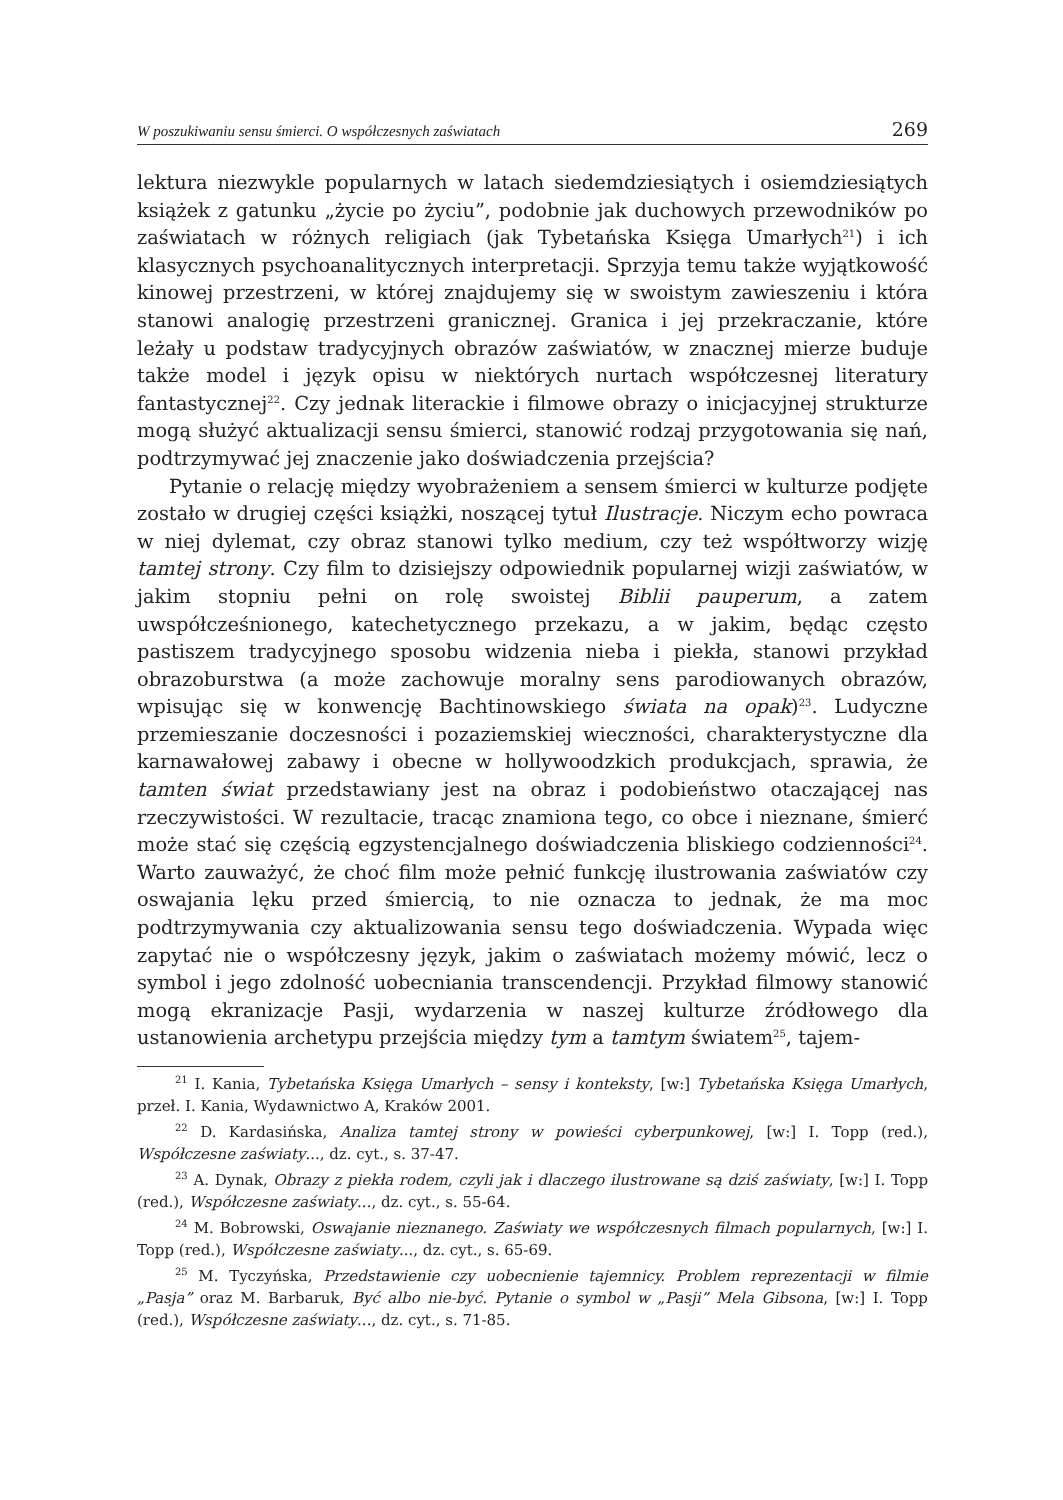W poszukiwaniu sensu śmierci. O współczesnych zaświatach 269
lektura niezwykle popularnych w latach siedemdziesiątych i osiemdziesiątych książek z gatunku „życie po życiu”, podobnie jak duchowych przewodników po zaświatach w różnych religiach (jak Tybetańska Księga Umarłych<sup>21</sup>) i ich klasycznych psychoanalitycznych interpretacji. Sprzyja temu także wyjątkowość kinowej przestrzeni, w której znajdujemy się w swoistym zawieszeniu i która stanowi analogię przestrzeni granicznej. Granica i jej przekraczanie, które leżały u podstaw tradycyjnych obrazów zaświatów, w znacznej mierze buduje także model i język opisu w niektórych nurtach współczesnej literatury fantastycznej<sup>22</sup>. Czy jednak literackie i filmowe obrazy o inicjacyjnej strukturze mogą służyć aktualizacji sensu śmierci, stanowić rodzaj przygotowania się nań, podtrzymywać jej znaczenie jako doświadczenia przejścia?
Pytanie o relację między wyobrażeniem a sensem śmierci w kulturze podjęte zostało w drugiej części książki, noszącej tytuł Ilustracje. Niczym echo powraca w niej dylemat, czy obraz stanowi tylko medium, czy też współtworzy wizję tamtej strony. Czy film to dzisiejszy odpowiednik popularnej wizji zaświatów, w jakim stopniu pełni on rolę swoistej Biblii pauperum, a zatem uwspółcześnionego, katechetycznego przekazu, a w jakim, będąc często pastiszem tradycyjnego sposobu widzenia nieba i piekła, stanowi przykład obrazoburstwa (a może zachowuje moralny sens parodiowanych obrazów, wpisując się w konwencję Bachtinowskiego świata na opak)<sup>23</sup>. Ludyczne przemieszanie doczesności i pozaziemskiej wieczności, charakterystyczne dla karnawałowej zabawy i obecne w hollywoodzkich produkcjach, sprawia, że tamten świat przedstawiany jest na obraz i podobieństwo otaczającej nas rzeczywistości. W rezultacie, tracąc znamiona tego, co obce i nieznane, śmierć może stać się częścią egzystencjalnego doświadczenia bliskiego codzienności<sup>24</sup>. Warto zauważyć, że choć film może pełnić funkcję ilustrowania zaświatów czy oswajania lęku przed śmiercią, to nie oznacza to jednak, że ma moc podtrzymywania czy aktualizowania sensu tego doświadczenia. Wypada więc zapytać nie o współczesny język, jakim o zaświatach możemy mówić, lecz o symbol i jego zdolność uobecniania transcendencji. Przykład filmowy stanowić mogą ekranizacje Pasji, wydarzenia w naszej kulturze źródłowego dla ustanowienia archetypu przejścia między tym a tamtym światem<sup>25</sup>, tajem-
<sup>21</sup> I. Kania, Tybetańska Księga Umarłych – sensy i konteksty, [w:] Tybetańska Księga Umarłych, przeł. I. Kania, Wydawnictwo A, Kraków 2001.
<sup>22</sup> D. Kardasińska, Analiza tamtej strony w powieści cyberpunkowej, [w:] I. Topp (red.), Współczesne zaświaty..., dz. cyt., s. 37-47.
<sup>23</sup> A. Dynak, Obrazy z piekła rodem, czyli jak i dlaczego ilustrowane są dziś zaświaty, [w:] I. Topp (red.), Współczesne zaświaty..., dz. cyt., s. 55-64.
<sup>24</sup> M. Bobrowski, Oswajanie nieznanego. Zaświaty we współczesnych filmach popularnych, [w:] I. Topp (red.), Współczesne zaświaty..., dz. cyt., s. 65-69.
<sup>25</sup> M. Tyczyńska, Przedstawienie czy uobecnienie tajemnicy. Problem reprezentacji w filmie „Pasja” oraz M. Barbaruk, Być albo nie-być. Pytanie o symbol w „Pasji” Mela Gibsona, [w:] I. Topp (red.), Współczesne zaświaty..., dz. cyt., s. 71-85.